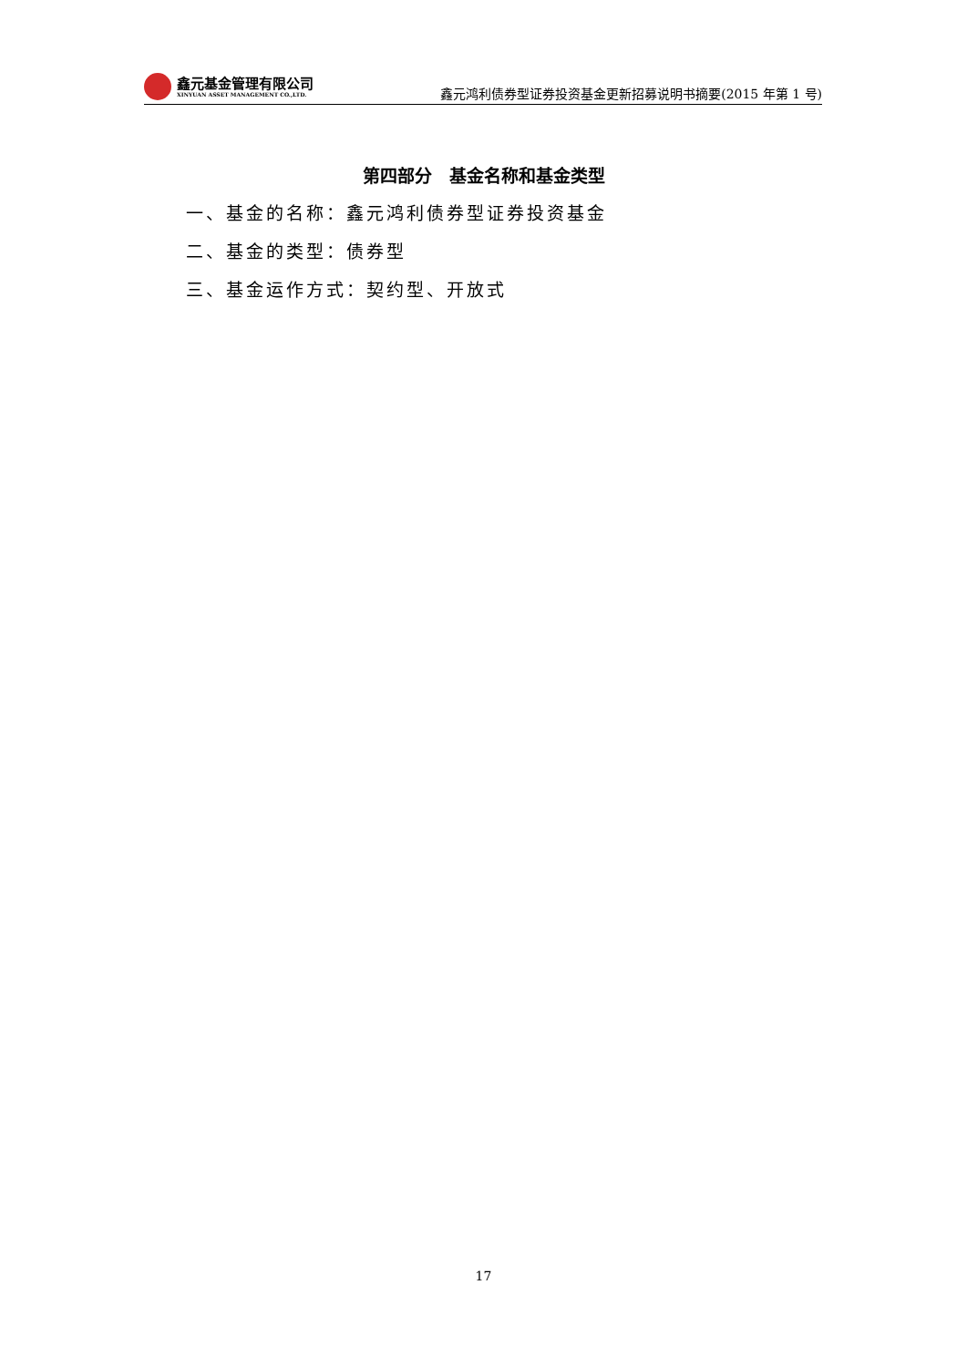鑫元基金管理有限公司
XINYUAN ASSET MANAGEMENT CO.,LTD.
鑫元鸿利债券型证券投资基金更新招募说明书摘要(2015 年第 1 号)
第四部分　基金名称和基金类型
一、基金的名称：鑫元鸿利债券型证券投资基金
二、基金的类型：债券型
三、基金运作方式：契约型、开放式
17